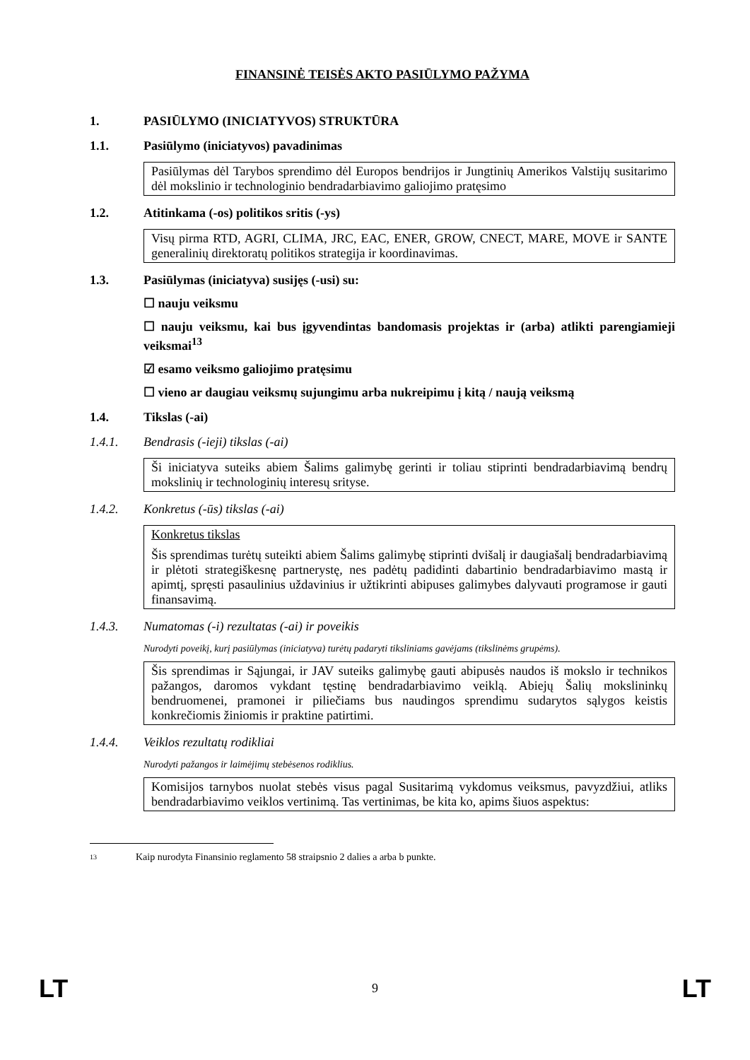FINANSINĖ TEISĖS AKTO PASIŪLYMO PAŽYMA
1. PASIŪLYMO (INICIATYVOS) STRUKTŪRA
1.1. Pasiūlymo (iniciatyvos) pavadinimas
Pasiūlymas dėl Tarybos sprendimo dėl Europos bendrijos ir Jungtinių Amerikos Valstijų susitarimo dėl mokslinio ir technologinio bendradarbiavimo galiojimo pratęsimo
1.2. Atitinkama (-os) politikos sritis (-ys)
Visų pirma RTD, AGRI, CLIMA, JRC, EAC, ENER, GROW, CNECT, MARE, MOVE ir SANTE generalinių direktoratų politikos strategija ir koordinavimas.
1.3. Pasiūlymas (iniciatyva) susijęs (-usi) su:
☐ nauju veiksmu
☐ nauju veiksmu, kai bus įgyvendintas bandomasis projektas ir (arba) atlikti parengiamieji veiksmai<sup>13</sup>
☑ esamo veiksmo galiojimo pratęsimu
☐ vieno ar daugiau veiksmų sujungimu arba nukreipimu į kitą / naują veiksmą
1.4. Tikslas (-ai)
1.4.1. Bendrasis (-ieji) tikslas (-ai)
Ši iniciatyva suteiks abiem Šalims galimybę gerinti ir toliau stiprinti bendradarbiavimą bendrų mokslinių ir technologinių interesų srityse.
1.4.2. Konkretus (-ūs) tikslas (-ai)
Konkretus tikslas
Šis sprendimas turėtų suteikti abiem Šalims galimybę stiprinti dvišalį ir daugiašalį bendradarbiavimą ir plėtoti strategiškesnę partnerystę, nes padėtų padidinti dabartinio bendradarbiavimo mastą ir apimtį, spręsti pasaulinius uždavinius ir užtikrinti abipuses galimybes dalyvauti programose ir gauti finansavimą.
1.4.3. Numatomas (-i) rezultatas (-ai) ir poveikis
Nurodyti poveikį, kurį pasiūlymas (iniciatyva) turėtų padaryti tiksliniams gavėjams (tikslinėms grupėms).
Šis sprendimas ir Sąjungai, ir JAV suteiks galimybę gauti abipusės naudos iš mokslo ir technikos pažangos, daromos vykdant tęstinę bendradarbiavimo veiklą. Abiejų Šalių mokslininkų bendruomenei, pramonei ir piliečiams bus naudingos sprendimu sudarytos sąlygos keistis konkrečiomis žiniomis ir praktine patirtimi.
1.4.4. Veiklos rezultatų rodikliai
Nurodyti pažangos ir laimėjimų stebėsenos rodiklius.
Komisijos tarnybos nuolat stebės visus pagal Susitarimą vykdomus veiksmus, pavyzdžiui, atliks bendradarbiavimo veiklos vertinimą. Tas vertinimas, be kita ko, apims šiuos aspektus:
13 Kaip nurodyta Finansinio reglamento 58 straipsnio 2 dalies a arba b punkte.
LT 9 LT